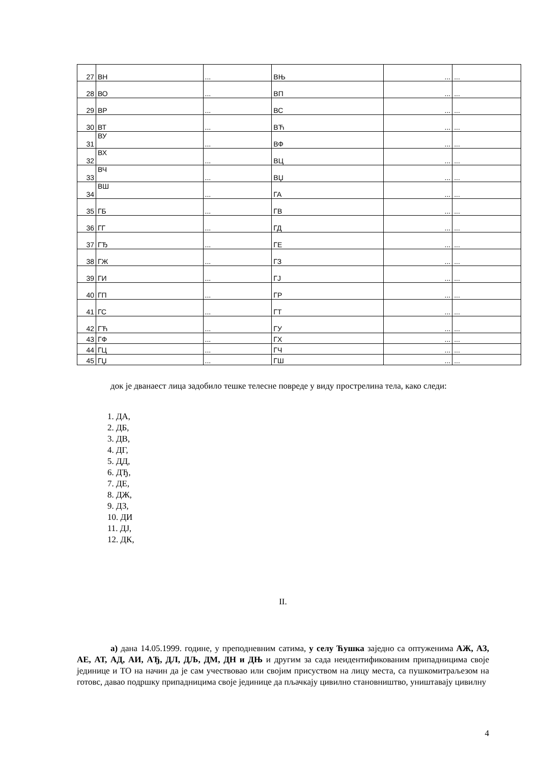| 27 | ВН | ... | ВЊ | ... | ... |
| 28 | ВО | ... | ВП | ... | ... |
| 29 | ВР | ... | ВС | ... | ... |
| 30 | ВТ | ... | ВЋ | ... | ... |
| 31 | ВУ | ... | ВФ | ... | ... |
| 32 | ВХ | ... | ВЦ | ... | ... |
| 33 | ВЧ | ... | ВЏ | ... | ... |
| 34 | ВШ | ... | ГА | ... | ... |
| 35 | ГБ | ... | ГВ | ... | ... |
| 36 | ГГ | ... | ГД | ... | ... |
| 37 | ГЂ | ... | ГЕ | ... | ... |
| 38 | ГЖ | ... | ГЗ | ... | ... |
| 39 | ГИ | ... | ГЈ | ... | ... |
| 40 | ГП | ... | ГР | ... | ... |
| 41 | ГС | ... | ГТ | ... | ... |
| 42 | ГЋ | ... | ГУ | ... | ... |
| 43 | ГФ | ... | ГХ | ... | ... |
| 44 | ГЦ | ... | ГЧ | ... | ... |
| 45 | ГЏ | ... | ГШ | ... | ... |
док је дванаест лица задобило тешке телесне повреде у виду прострелина тела, како следи:
1. ДА,
2. ДБ,
3. ДВ,
4. ДГ,
5. ДД,
6. ДЂ,
7. ДЕ,
8. ДЖ,
9. ДЗ,
10. ДИ
11. ДЈ,
12. ДК,
II.
а) дана 14.05.1999. године, у преподневним сатима, у селу Ћушка заједно са оптуженима АЖ, АЗ, АЕ, АТ, АД, АИ, АЂ, ДЛ, ДЉ, ДМ, ДН и ДЊ и другим за сада неидентификованим припадницима своје јединице и ТО на начин да је сам учествовао или својим присуством на лицу места, са пушкомитраљезом на готовс, давао подршку припадницима своје јединице да пљачкају цивилно становништво, уништавају цивилну
4